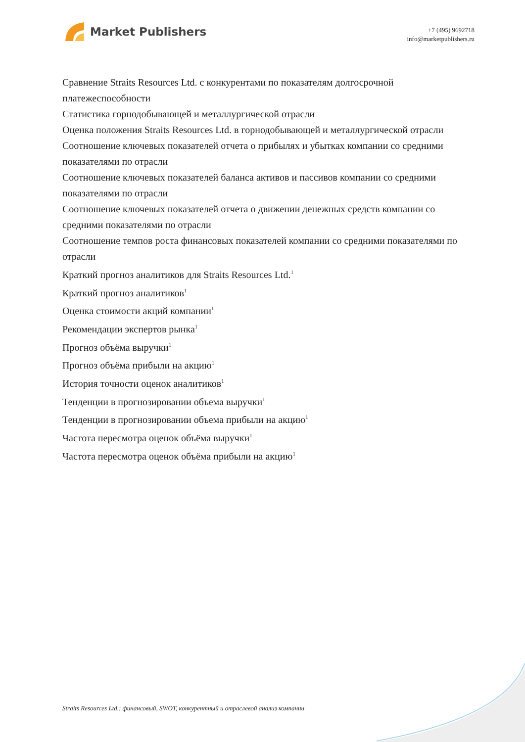Market Publishers
+7 (495) 9692718
info@marketpublishers.ru
Сравнение Straits Resources Ltd. с конкурентами по показателям долгосрочной платежеспособности
Статистика горнодобывающей и металлургической отрасли
Оценка положения Straits Resources Ltd. в горнодобывающей и металлургической отрасли
Соотношение ключевых показателей отчета о прибылях и убытках компании со средними показателями по отрасли
Соотношение ключевых показателей баланса активов и пассивов компании со средними показателями по отрасли
Соотношение ключевых показателей отчета о движении денежных средств компании со средними показателями по отрасли
Соотношение темпов роста финансовых показателей компании со средними показателями по отрасли
Краткий прогноз аналитиков для Straits Resources Ltd.<sup>1</sup>
Краткий прогноз аналитиков<sup>1</sup>
Оценка стоимости акций компании<sup>1</sup>
Рекомендации экспертов рынка<sup>1</sup>
Прогноз объёма выручки<sup>1</sup>
Прогноз объёма прибыли на акцию<sup>1</sup>
История точности оценок аналитиков<sup>1</sup>
Тенденции в прогнозировании объема выручки<sup>1</sup>
Тенденции в прогнозировании объема прибыли на акцию<sup>1</sup>
Частота пересмотра оценок объёма выручки<sup>1</sup>
Частота пересмотра оценок объёма прибыли на акцию<sup>1</sup>
Straits Resources Ltd.: финансовый, SWOT, конкурентный и отраслевой анализ компании